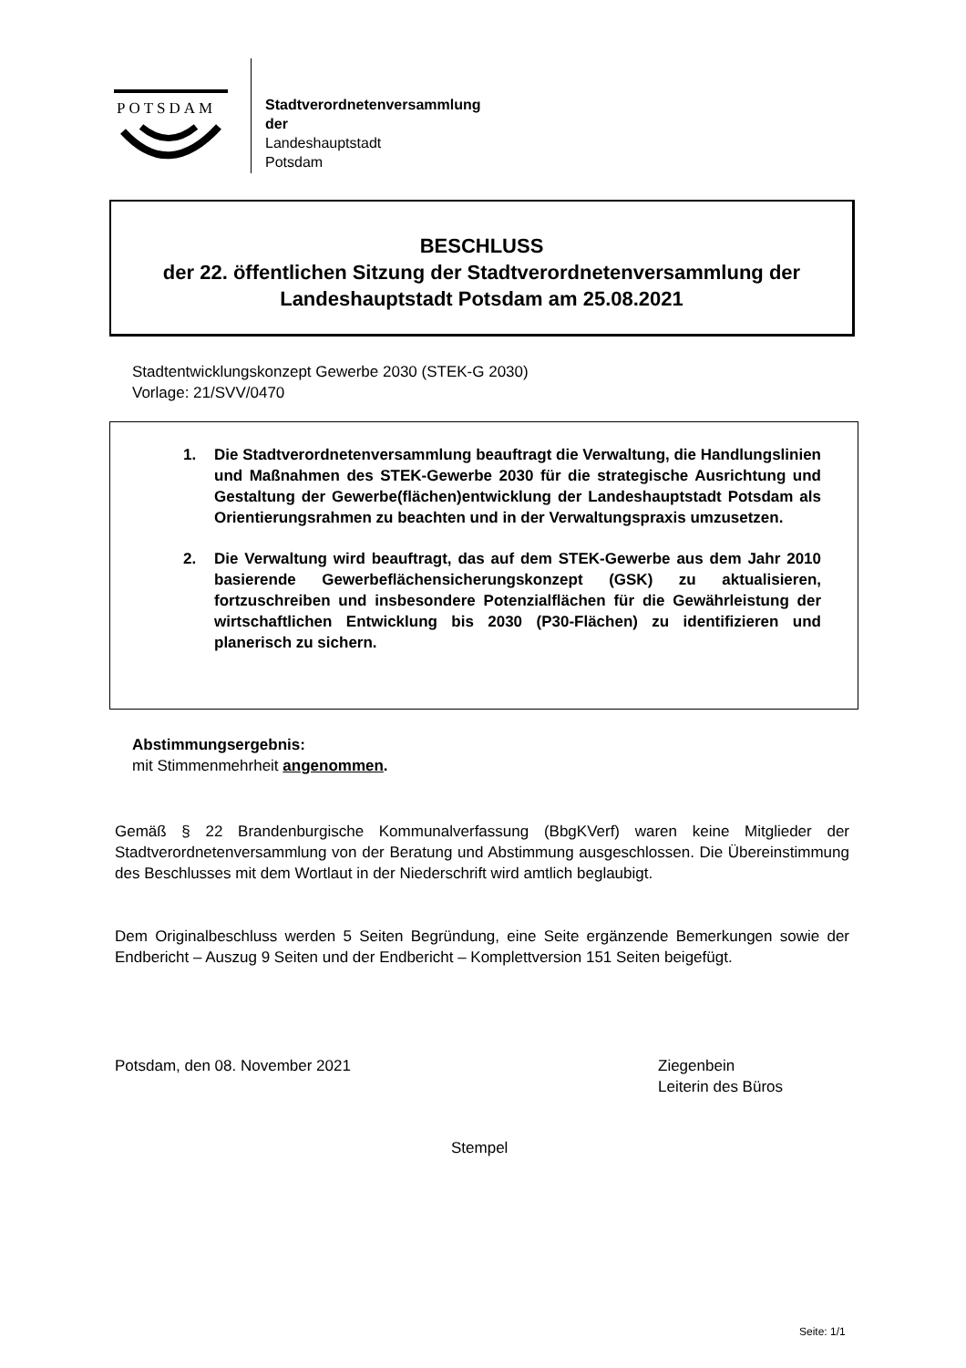POTSDAM
Stadtverordnetenversammlung
der
Landeshauptstadt
Potsdam
BESCHLUSS
der 22. öffentlichen Sitzung der Stadtverordnetenversammlung der
Landeshauptstadt Potsdam am 25.08.2021
Stadtentwicklungskonzept Gewerbe 2030 (STEK-G 2030)
Vorlage: 21/SVV/0470
1. Die Stadtverordnetenversammlung beauftragt die Verwaltung, die Handlungslinien und Maßnahmen des STEK-Gewerbe 2030 für die strategische Ausrichtung und Gestaltung der Gewerbe(flächen)entwicklung der Landeshauptstadt Potsdam als Orientierungsrahmen zu beachten und in der Verwaltungspraxis umzusetzen.
2. Die Verwaltung wird beauftragt, das auf dem STEK-Gewerbe aus dem Jahr 2010 basierende Gewerbeflächensicherungskonzept (GSK) zu aktualisieren, fortzuschreiben und insbesondere Potenzialflächen für die Gewährleistung der wirtschaftlichen Entwicklung bis 2030 (P30-Flächen) zu identifizieren und planerisch zu sichern.
Abstimmungsergebnis:
mit Stimmenmehrheit angenommen.
Gemäß § 22 Brandenburgische Kommunalverfassung (BbgKVerf) waren keine Mitglieder der Stadtverordnetenversammlung von der Beratung und Abstimmung ausgeschlossen. Die Übereinstimmung des Beschlusses mit dem Wortlaut in der Niederschrift wird amtlich beglaubigt.
Dem Originalbeschluss werden 5 Seiten Begründung, eine Seite ergänzende Bemerkungen sowie der Endbericht – Auszug 9 Seiten und der Endbericht – Komplettversion 151 Seiten beigefügt.
Potsdam, den 08. November 2021
Ziegenbein
Leiterin des Büros
Stempel
Seite: 1/1